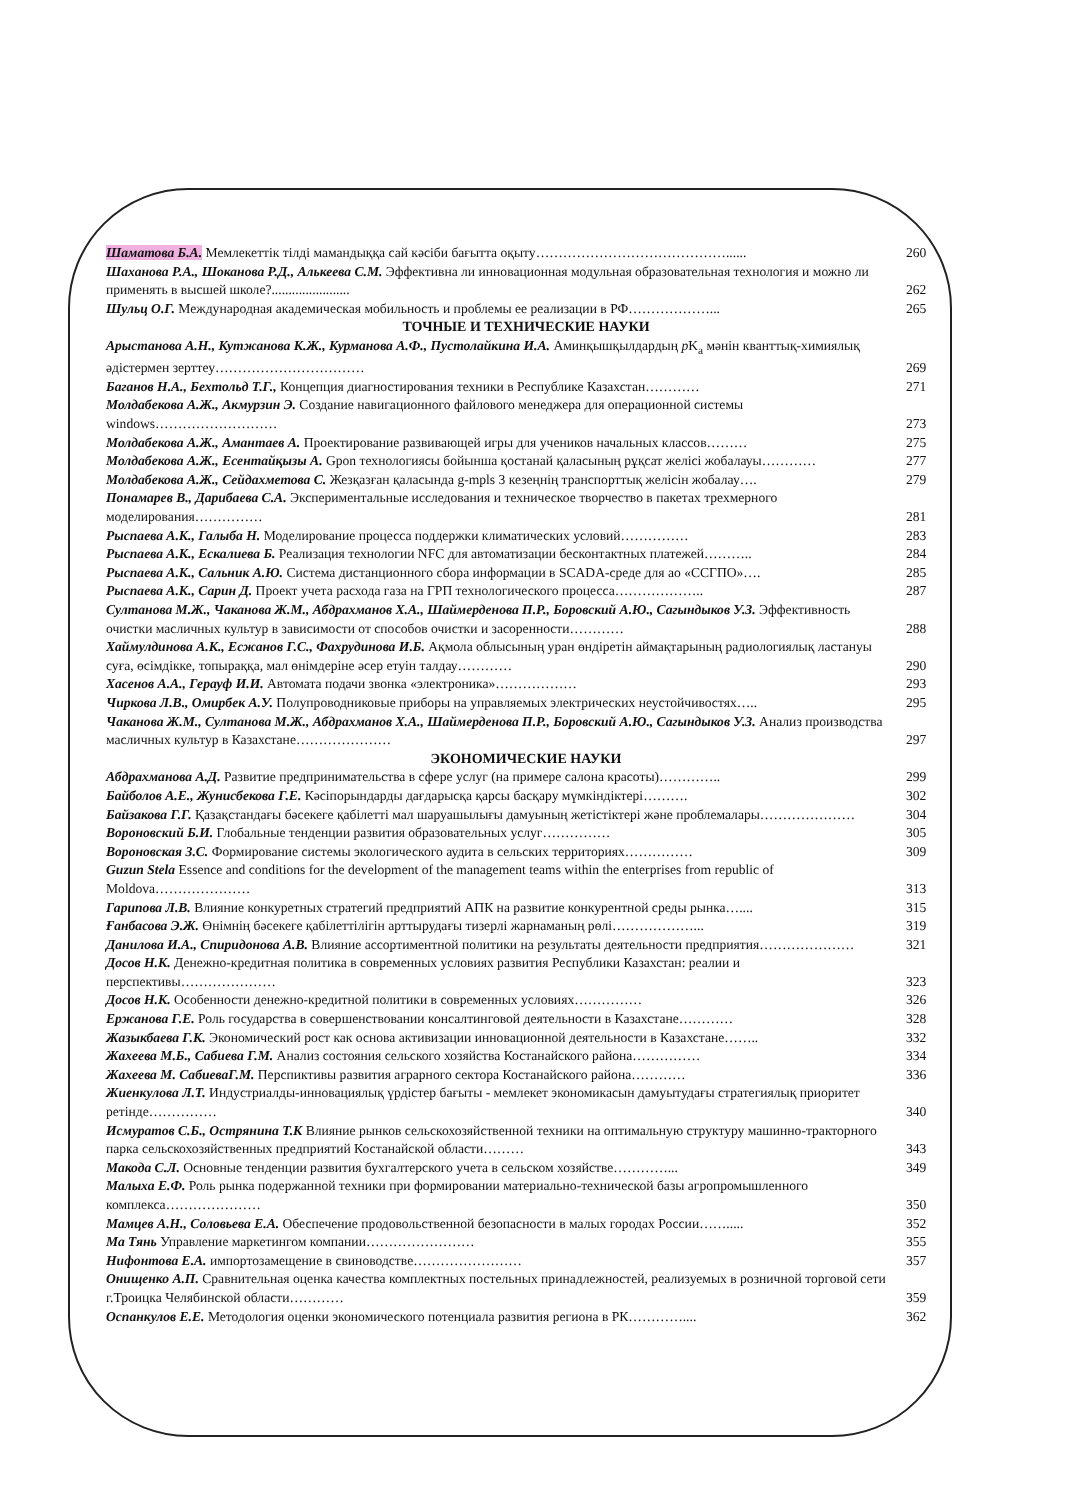Шаматова Б.А. Мемлекеттік тілді мамандыққа сай кәсіби бағытта оқыту……………………………………......
260
Шаханова Р.А., Шоканова Р.Д., Алькеева С.М. Эффективна ли инновационная модульная образовательная технология и можно ли применять в высшей школе?.......................
262
Шульц О.Г. Международная академическая мобильность и проблемы ее реализации в РФ………………...
265
ТОЧНЫЕ И ТЕХНИЧЕСКИЕ НАУКИ
Арыстанова А.Н., Кутжанова К.Ж., Курманова А.Ф., Пустолайкина И.А. Аминқышқылдардың p K<sub>a</sub> мәнін кванттық-химиялық әдістермен зерттеу……………………………
269
Баганов Н.А., Бехтольд Т.Г., Концепция диагностирования техники в Республике Казахстан…………
271
Молдабекова А.Ж., Акмурзин Э. Создание навигационного файлового менеджера для операционной системы windows………………………
273
Молдабекова А.Ж., Амантаев А. Проектирование развивающей игры для учеников начальных классов………
275
Молдабекова А.Ж., Есентайқызы А. Gpon технологиясы бойынша қостанай қаласының рұқсат желісі жобалауы…………
277
Молдабекова А.Ж., Сейдахметова С. Жезқазған қаласында g-mpls 3 кезеңнің транспорттық желісін жобалау….
279
Понамарев В., Дарибаева С.А. Экспериментальные исследования и техническое творчество в пакетах трехмерного моделирования……………
281
Рыспаева А.К., Галыба Н. Моделирование процесса поддержки климатических условий……………
283
Рыспаева А.К., Ескалиева Б. Реализация технологии NFC для автоматизации бесконтактных платежей………..
284
Рыспаева А.К., Сальник А.Ю. Система дистанционного сбора информации в SCADA-среде для ао «ССГПО»….
285
Рыспаева А.К., Сарин Д. Проект учета расхода газа на ГРП технологического процесса………………..
287
Султанова М.Ж., Чаканова Ж.М., Абдрахманов Х.А., Шаймерденова П.Р., Боровский А.Ю., Сагындыков У.З. Эффективность очистки масличных культур в зависимости от способов очистки и засоренности…………
288
Хаймулдинова А.К., Есжанов Г.С., Фахрудинова И.Б. Ақмола облысының уран өндіретін аймақтарының радиологиялық ластануы суға, өсімдікке, топыраққа, мал өнімдеріне әсер етуін талдау…………
290
Хасенов А.А., Герауф И.И. Автомата подачи звонка «электроника»………………
293
Чиркова Л.В., Омирбек А.У. Полупроводниковые приборы на управляемых электрических неустойчивостях…..
295
Чаканова Ж.М., Султанова М.Ж., Абдрахманов Х.А., Шаймерденова П.Р., Боровский А.Ю., Сагындыков У.З. Анализ производства масличных культур в Казахстане…………………
297
ЭКОНОМИЧЕСКИЕ НАУКИ
Абдрахманова А.Д. Развитие предпринимательства в сфере услуг (на примере салона красоты)…………..
299
Байболов А.Е., Жунисбекова Г.Е. Кәсіпорындарды дағдарысқа қарсы басқару мүмкіндіктері……….
302
Байзакова Г.Г. Қазақстандағы бәсекеге қабілетті мал шаруашылығы дамуының жетістіктері және проблемалары…………………
304
Вороновский Б.И. Глобальные тенденции развития образовательных услуг……………
305
Вороновская З.С. Формирование системы экологического аудита в сельских территориях……………
309
Guzun Stela Essence and conditions for the development of the management teams within the enterprises from republic of Moldova…………………
313
Гарипова Л.В. Влияние конкуретных стратегий предприятий АПК на развитие конкурентной среды рынка…....
315
Ғанбасова Э.Ж. Өнімнің бәсекеге қабілеттілігін арттырудағы тизерлі жарнаманың рөлі………………...
319
Данилова И.А., Спиридонова А.В. Влияние ассортиментной политики на результаты деятельности предприятия…………………
321
Досов Н.К. Денежно-кредитная политика в современных условиях развития Республики Казахстан: реалии и перспективы…………………
323
Досов Н.К. Особенности денежно-кредитной политики в современных условиях……………
326
Ержанова Г.Е. Роль государства в совершенствовании консалтинговой деятельности в Казахстане…………
328
Жазыкбаева Г.К. Экономический рост как основа активизации инновационной деятельности в Казахстане……..
332
Жахеева М.Б., Сабиева Г.М. Анализ состояния сельского хозяйства Костанайского района……………
334
Жахеева М. СабиеваГ.М. Перспиктивы развития аграрного сектора Костанайского района…………
336
Жиенкулова Л.Т. Индустриалды-инновациялық үрдістер бағыты - мемлекет экономикасын дамуытудағы стратегиялық приоритет ретінде……………
340
Исмуратов С.Б., Острянина Т.К Влияние рынков сельскохозяйственной техники на оптимальную структуру машинно-тракторного парка сельскохозяйственных предприятий Костанайской области………
343
Макода С.Л. Основные тенденции развития бухгалтерского учета в сельском хозяйстве…………...
349
Малыха Е.Ф. Роль рынка подержанной техники при формировании материально-технической базы агропромышленного комплекса…………………
350
Мамцев А.Н., Соловьева Е.А. Обеспечение продовольственной безопасности в малых городах России…….....
352
Ма Тянь Управление маркетингом компании……………………
355
Нифонтова Е.А. импортозамещение в свиноводстве……………………
357
Онищенко А.П. Сравнительная оценка качества комплектных постельных принадлежностей, реализуемых в розничной торговой сети г.Троицка Челябинской области…………
359
Оспанкулов Е.Е. Методология оценки экономического потенциала развития региона в РК…………....
362